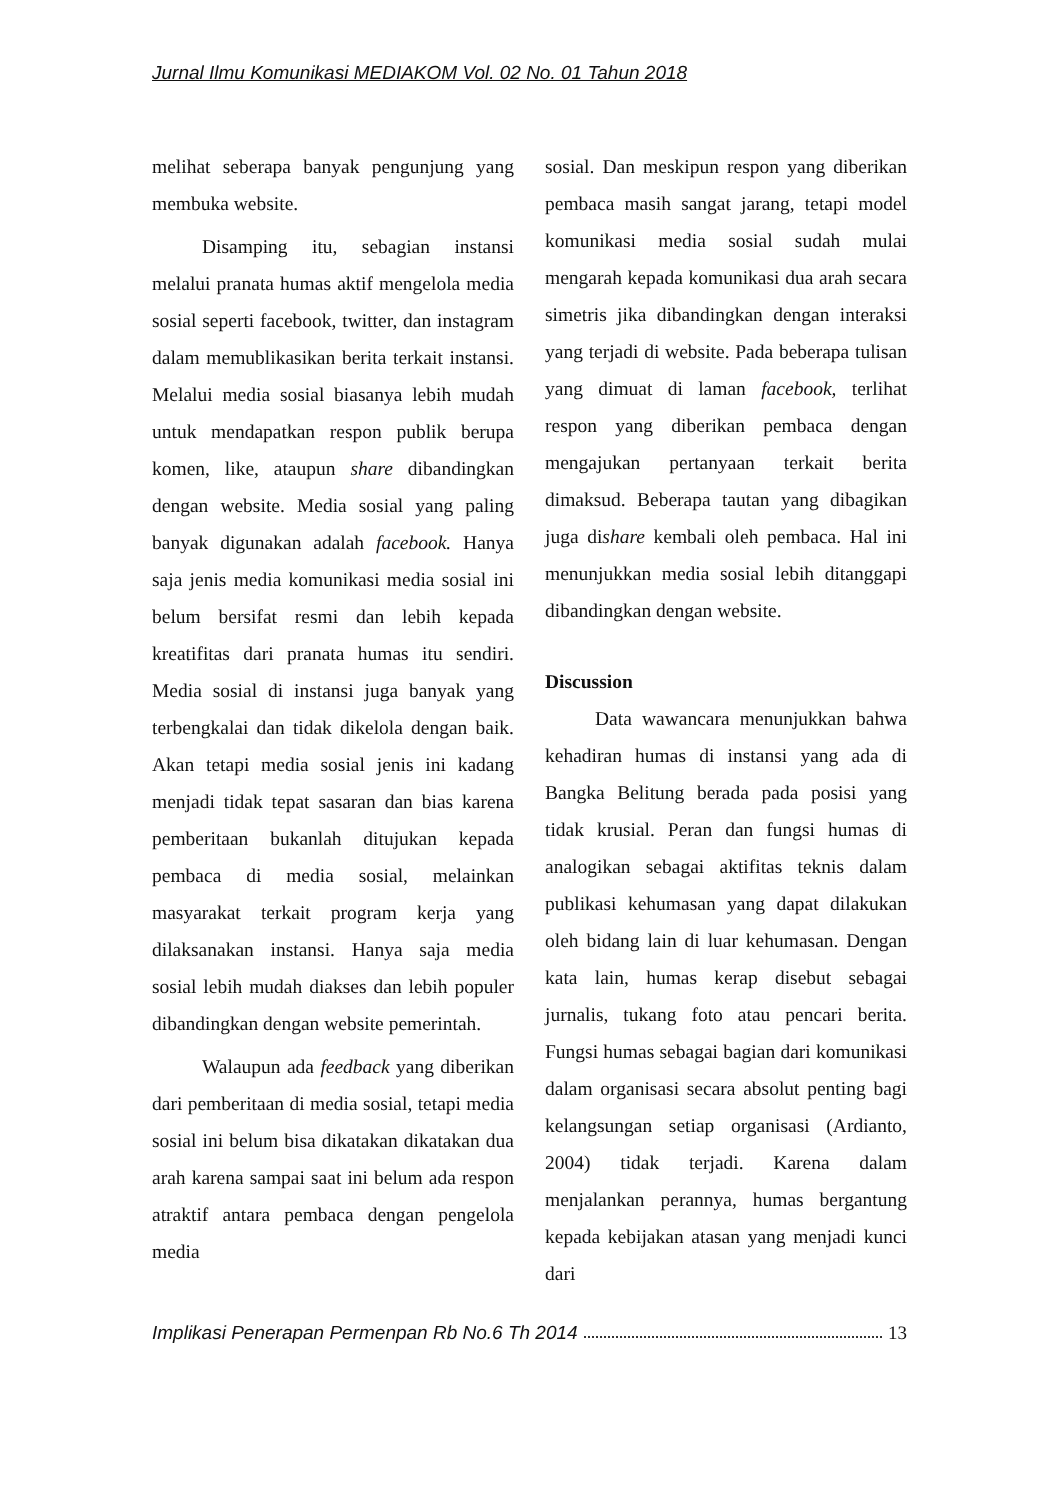Jurnal Ilmu Komunikasi MEDIAKOM Vol. 02 No. 01 Tahun 2018
melihat seberapa banyak pengunjung yang membuka website.
Disamping itu, sebagian instansi melalui pranata humas aktif mengelola media sosial seperti facebook, twitter, dan instagram dalam memublikasikan berita terkait instansi. Melalui media sosial biasanya lebih mudah untuk mendapatkan respon publik berupa komen, like, ataupun share dibandingkan dengan website. Media sosial yang paling banyak digunakan adalah facebook. Hanya saja jenis media komunikasi media sosial ini belum bersifat resmi dan lebih kepada kreatifitas dari pranata humas itu sendiri. Media sosial di instansi juga banyak yang terbengkalai dan tidak dikelola dengan baik. Akan tetapi media sosial jenis ini kadang menjadi tidak tepat sasaran dan bias karena pemberitaan bukanlah ditujukan kepada pembaca di media sosial, melainkan masyarakat terkait program kerja yang dilaksanakan instansi. Hanya saja media sosial lebih mudah diakses dan lebih populer dibandingkan dengan website pemerintah.
Walaupun ada feedback yang diberikan dari pemberitaan di media sosial, tetapi media sosial ini belum bisa dikatakan dikatakan dua arah karena sampai saat ini belum ada respon atraktif antara pembaca dengan pengelola media
sosial. Dan meskipun respon yang diberikan pembaca masih sangat jarang, tetapi model komunikasi media sosial sudah mulai mengarah kepada komunikasi dua arah secara simetris jika dibandingkan dengan interaksi yang terjadi di website. Pada beberapa tulisan yang dimuat di laman facebook, terlihat respon yang diberikan pembaca dengan mengajukan pertanyaan terkait berita dimaksud. Beberapa tautan yang dibagikan juga dishare kembali oleh pembaca. Hal ini menunjukkan media sosial lebih ditanggapi dibandingkan dengan website.
Discussion
Data wawancara menunjukkan bahwa kehadiran humas di instansi yang ada di Bangka Belitung berada pada posisi yang tidak krusial. Peran dan fungsi humas di analogikan sebagai aktifitas teknis dalam publikasi kehumasan yang dapat dilakukan oleh bidang lain di luar kehumasan. Dengan kata lain, humas kerap disebut sebagai jurnalis, tukang foto atau pencari berita. Fungsi humas sebagai bagian dari komunikasi dalam organisasi secara absolut penting bagi kelangsungan setiap organisasi (Ardianto, 2004) tidak terjadi. Karena dalam menjalankan perannya, humas bergantung kepada kebijakan atasan yang menjadi kunci dari
Implikasi Penerapan Permenpan Rb No.6 Th 2014 13